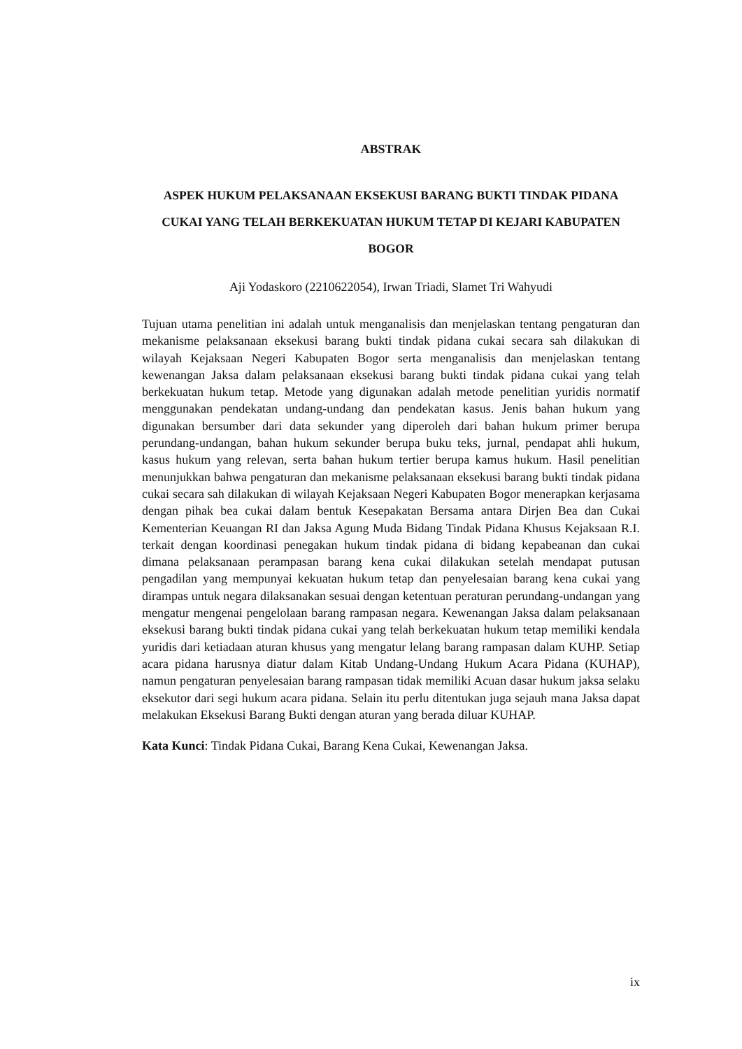ABSTRAK
ASPEK HUKUM PELAKSANAAN EKSEKUSI BARANG BUKTI TINDAK PIDANA CUKAI YANG TELAH BERKEKUATAN HUKUM TETAP DI KEJARI KABUPATEN BOGOR
Aji Yodaskoro (2210622054), Irwan Triadi, Slamet Tri Wahyudi
Tujuan utama penelitian ini adalah untuk menganalisis dan menjelaskan tentang pengaturan dan mekanisme pelaksanaan eksekusi barang bukti tindak pidana cukai secara sah dilakukan di wilayah Kejaksaan Negeri Kabupaten Bogor serta menganalisis dan menjelaskan tentang kewenangan Jaksa dalam pelaksanaan eksekusi barang bukti tindak pidana cukai yang telah berkekuatan hukum tetap. Metode yang digunakan adalah metode penelitian yuridis normatif menggunakan pendekatan undang-undang dan pendekatan kasus. Jenis bahan hukum yang digunakan bersumber dari data sekunder yang diperoleh dari bahan hukum primer berupa perundang-undangan, bahan hukum sekunder berupa buku teks, jurnal, pendapat ahli hukum, kasus hukum yang relevan, serta bahan hukum tertier berupa kamus hukum. Hasil penelitian menunjukkan bahwa pengaturan dan mekanisme pelaksanaan eksekusi barang bukti tindak pidana cukai secara sah dilakukan di wilayah Kejaksaan Negeri Kabupaten Bogor menerapkan kerjasama dengan pihak bea cukai dalam bentuk Kesepakatan Bersama antara Dirjen Bea dan Cukai Kementerian Keuangan RI dan Jaksa Agung Muda Bidang Tindak Pidana Khusus Kejaksaan R.I. terkait dengan koordinasi penegakan hukum tindak pidana di bidang kepabeanan dan cukai dimana pelaksanaan perampasan barang kena cukai dilakukan setelah mendapat putusan pengadilan yang mempunyai kekuatan hukum tetap dan penyelesaian barang kena cukai yang dirampas untuk negara dilaksanakan sesuai dengan ketentuan peraturan perundang-undangan yang mengatur mengenai pengelolaan barang rampasan negara. Kewenangan Jaksa dalam pelaksanaan eksekusi barang bukti tindak pidana cukai yang telah berkekuatan hukum tetap memiliki kendala yuridis dari ketiadaan aturan khusus yang mengatur lelang barang rampasan dalam KUHP. Setiap acara pidana harusnya diatur dalam Kitab Undang-Undang Hukum Acara Pidana (KUHAP), namun pengaturan penyelesaian barang rampasan tidak memiliki Acuan dasar hukum jaksa selaku eksekutor dari segi hukum acara pidana. Selain itu perlu ditentukan juga sejauh mana Jaksa dapat melakukan Eksekusi Barang Bukti dengan aturan yang berada diluar KUHAP.
Kata Kunci: Tindak Pidana Cukai, Barang Kena Cukai, Kewenangan Jaksa.
ix